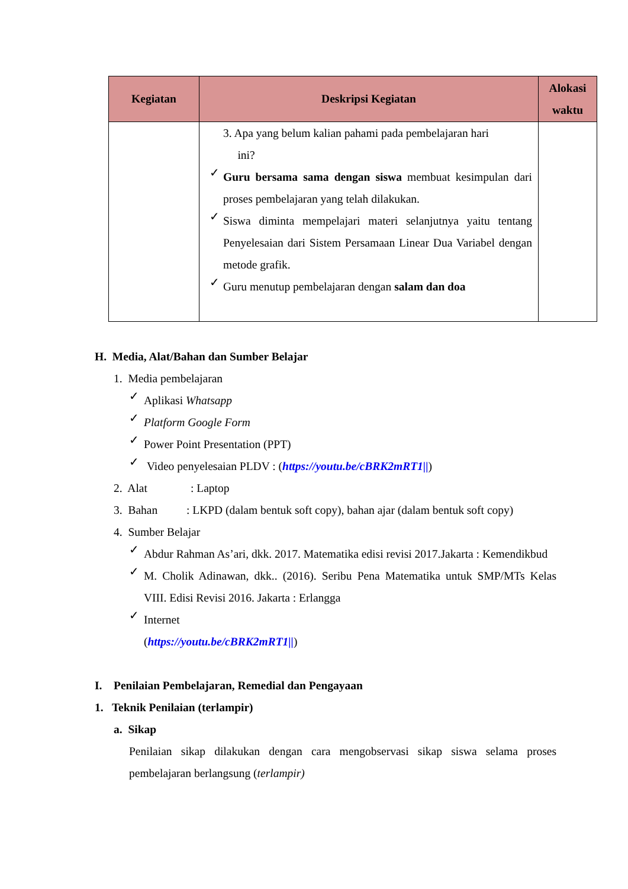| Kegiatan | Deskripsi Kegiatan | Alokasi waktu |
| --- | --- | --- |
| | 3. Apa yang belum kalian pahami pada pembelajaran hari ini? ✓ Guru bersama sama dengan siswa membuat kesimpulan dari proses pembelajaran yang telah dilakukan. ✓ Siswa diminta mempelajari materi selanjutnya yaitu tentang Penyelesaian dari Sistem Persamaan Linear Dua Variabel dengan metode grafik. ✓ Guru menutup pembelajaran dengan salam dan doa | |
H. Media, Alat/Bahan dan Sumber Belajar
1. Media pembelajaran
✓
Aplikasi Whatsapp
✓
Platform Google Form
✓
Power Point Presentation (PPT)
✓
Video penyelesaian PLDV : (https://youtu.be/cBRK2mRT1||)
2. Alat : Laptop
3. Bahan : LKPD (dalam bentuk soft copy), bahan ajar (dalam bentuk soft copy)
4. Sumber Belajar
✓
Abdur Rahman As’ari, dkk. 2017. Matematika edisi revisi 2017.Jakarta : Kemendikbud
✓
M. Cholik Adinawan, dkk.. (2016). Seribu Pena Matematika untuk SMP/MTs Kelas VIII. Edisi Revisi 2016. Jakarta : Erlangga
✓
Internet
(https://youtu.be/cBRK2mRT1||)
I. Penilaian Pembelajaran, Remedial dan Pengayaan
1. Teknik Penilaian (terlampir)
a. Sikap
Penilaian sikap dilakukan dengan cara mengobservasi sikap siswa selama proses pembelajaran berlangsung (terlampir)